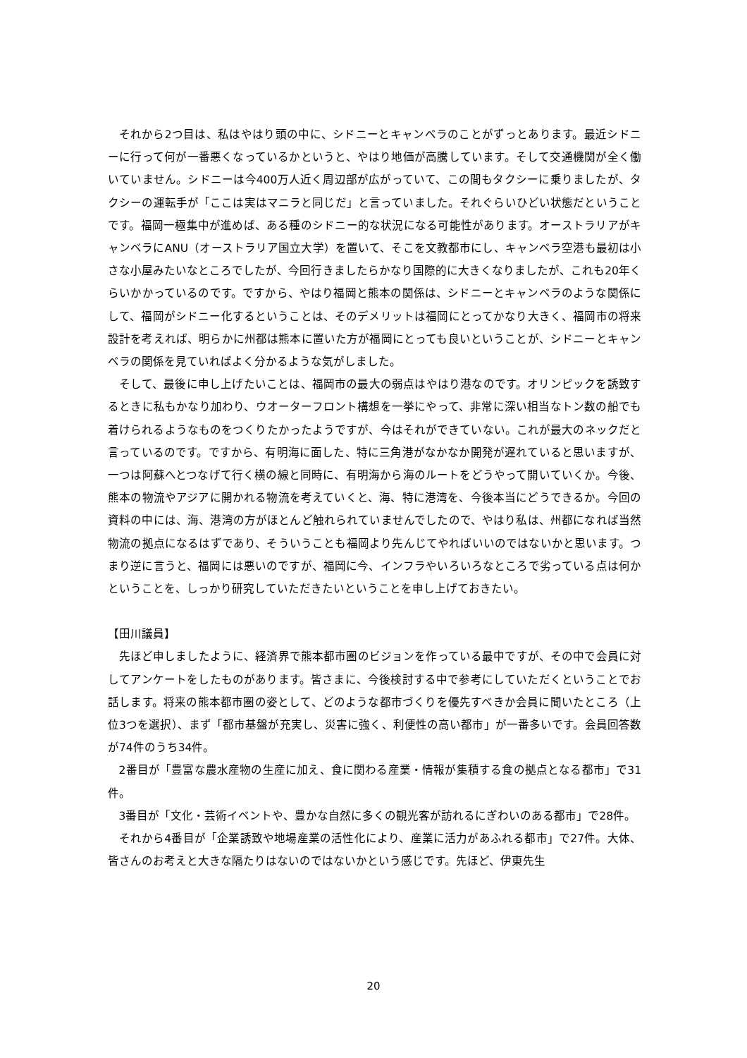それから2つ目は、私はやはり頭の中に、シドニーとキャンベラのことがずっとあります。最近シドニーに行って何が一番悪くなっているかというと、やはり地価が高騰しています。そして交通機関が全く働いていません。シドニーは今400万人近く周辺部が広がっていて、この間もタクシーに乗りましたが、タクシーの運転手が「ここは実はマニラと同じだ」と言っていました。それぐらいひどい状態だということです。福岡一極集中が進めば、ある種のシドニー的な状況になる可能性があります。オーストラリアがキャンベラにANU（オーストラリア国立大学）を置いて、そこを文教都市にし、キャンベラ空港も最初は小さな小屋みたいなところでしたが、今回行きましたらかなり国際的に大きくなりましたが、これも20年くらいかかっているのです。ですから、やはり福岡と熊本の関係は、シドニーとキャンベラのような関係にして、福岡がシドニー化するということは、そのデメリットは福岡にとってかなり大きく、福岡市の将来設計を考えれば、明らかに州都は熊本に置いた方が福岡にとっても良いということが、シドニーとキャンベラの関係を見ていればよく分かるような気がしました。
そして、最後に申し上げたいことは、福岡市の最大の弱点はやはり港なのです。オリンピックを誘致するときに私もかなり加わり、ウオーターフロント構想を一挙にやって、非常に深い相当なトン数の船でも着けられるようなものをつくりたかったようですが、今はそれができていない。これが最大のネックだと言っているのです。ですから、有明海に面した、特に三角港がなかなか開発が遅れていると思いますが、一つは阿蘇へとつなげて行く横の線と同時に、有明海から海のルートをどうやって開いていくか。今後、熊本の物流やアジアに開かれる物流を考えていくと、海、特に港湾を、今後本当にどうできるか。今回の資料の中には、海、港湾の方がほとんど触れられていませんでしたので、やはり私は、州都になれば当然物流の拠点になるはずであり、そういうことも福岡より先んじてやればいいのではないかと思います。つまり逆に言うと、福岡には悪いのですが、福岡に今、インフラやいろいろなところで劣っている点は何かということを、しっかり研究していただきたいということを申し上げておきたい。
【田川議員】
先ほど申しましたように、経済界で熊本都市圏のビジョンを作っている最中ですが、その中で会員に対してアンケートをしたものがあります。皆さまに、今後検討する中で参考にしていただくということでお話します。将来の熊本都市圏の姿として、どのような都市づくりを優先すべきか会員に聞いたところ（上位3つを選択）、まず「都市基盤が充実し、災害に強く、利便性の高い都市」が一番多いです。会員回答数が74件のうち34件。
2番目が「豊富な農水産物の生産に加え、食に関わる産業・情報が集積する食の拠点となる都市」で31件。
3番目が「文化・芸術イベントや、豊かな自然に多くの観光客が訪れるにぎわいのある都市」で28件。
それから4番目が「企業誘致や地場産業の活性化により、産業に活力があふれる都市」で27件。大体、皆さんのお考えと大きな隔たりはないのではないかという感じです。先ほど、伊東先生
20